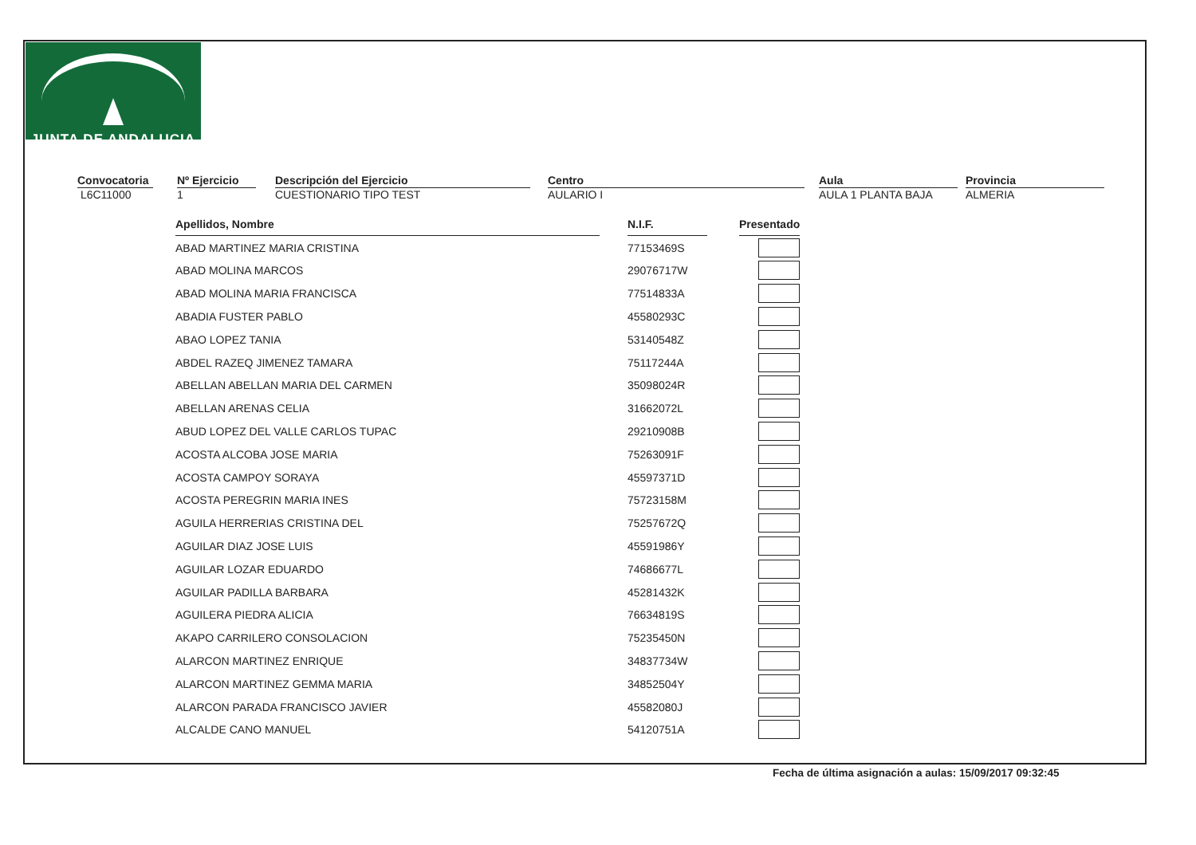JUNTA DE ANDALUCIA
Convocatoria
L6C11000
Nº Ejercicio
1
Descripción del Ejercicio
CUESTIONARIO TIPO TEST
Centro
AULARIO I
Aula
AULA 1 PLANTA BAJA
Provincia
ALMERIA
| Apellidos, Nombre | | N.I.F. | | Presentado |
| ABAD MARTINEZ MARIA CRISTINA | | 77153469S | | |
| ABAD MOLINA MARCOS | | 29076717W | | |
| ABAD MOLINA MARIA FRANCISCA | | 77514833A | | |
| ABADIA FUSTER PABLO | | 45580293C | | |
| ABAO LOPEZ TANIA | | 53140548Z | | |
| ABDEL RAZEQ JIMENEZ TAMARA | | 75117244A | | |
| ABELLAN ABELLAN MARIA DEL CARMEN | | 35098024R | | |
| ABELLAN ARENAS CELIA | | 31662072L | | |
| ABUD LOPEZ DEL VALLE CARLOS TUPAC | | 29210908B | | |
| ACOSTA ALCOBA JOSE MARIA | | 75263091F | | |
| ACOSTA CAMPOY SORAYA | | 45597371D | | |
| ACOSTA PEREGRIN MARIA INES | | 75723158M | | |
| AGUILA HERRERIAS CRISTINA DEL | | 75257672Q | | |
| AGUILAR DIAZ JOSE LUIS | | 45591986Y | | |
| AGUILAR LOZAR EDUARDO | | 74686677L | | |
| AGUILAR PADILLA BARBARA | | 45281432K | | |
| AGUILERA PIEDRA ALICIA | | 76634819S | | |
| AKAPO CARRILERO CONSOLACION | | 75235450N | | |
| ALARCON MARTINEZ ENRIQUE | | 34837734W | | |
| ALARCON MARTINEZ GEMMA MARIA | | 34852504Y | | |
| ALARCON PARADA FRANCISCO JAVIER | | 45582080J | | |
| ALCALDE CANO MANUEL | | 54120751A | | |
Fecha de última asignación a aulas: 15/09/2017 09:32:45